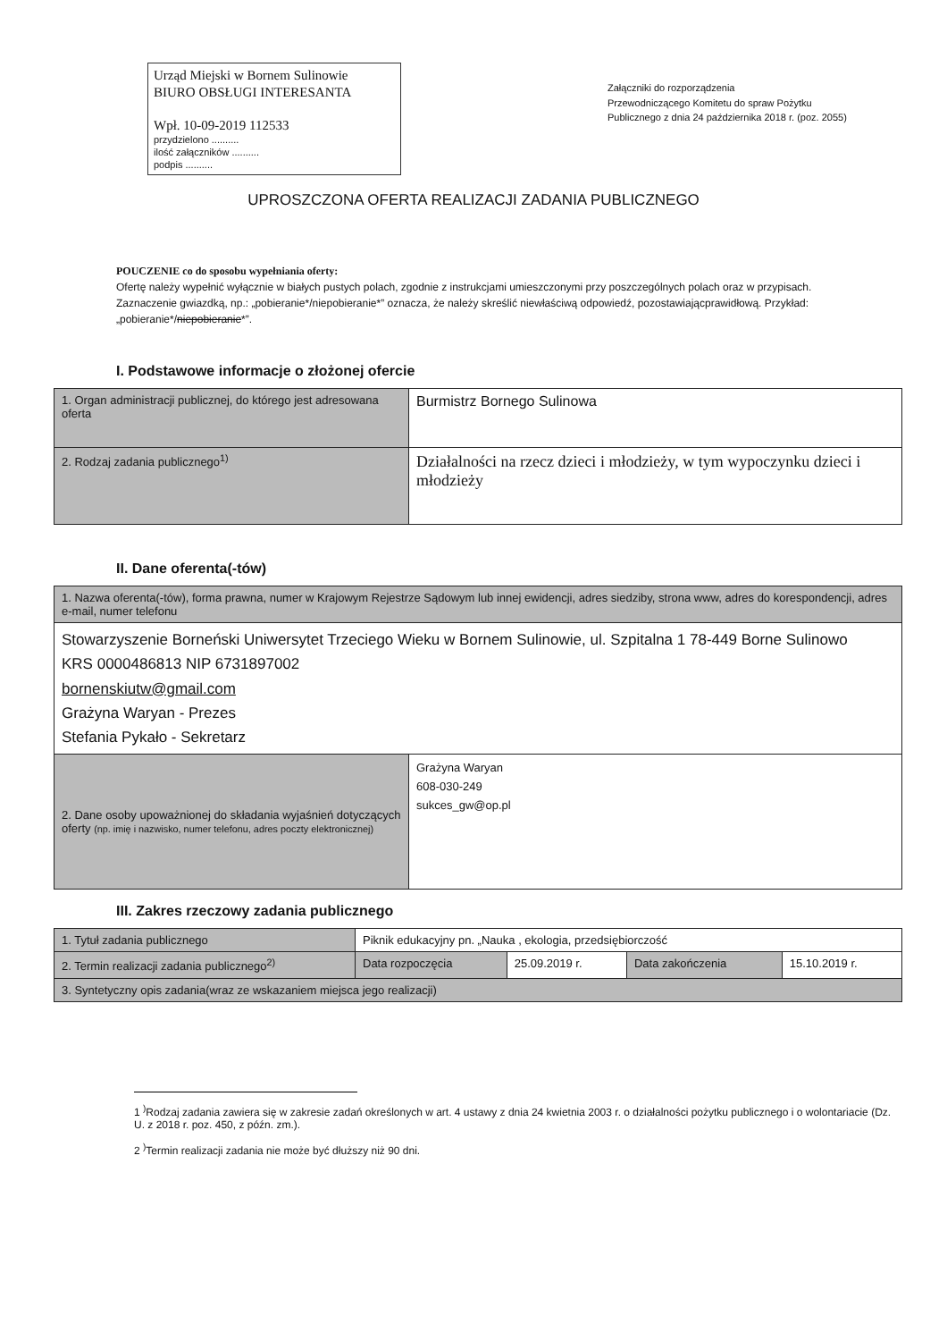Urząd Miejski w Bornem Sulinowie
BIURO OBSŁUGI INTERESANTA
Wpł. 10-09-2019 112533
przydzielono ..........
ilość załączników ..........
podpis ..........
Załączniki do rozporządzenia
Przewodniczącego Komitetu do spraw Pożytku
Publicznego z dnia 24 października 2018 r. (poz. 2055)
UPROSZCZONA OFERTA REALIZACJI ZADANIA PUBLICZNEGO
POUCZENIE co do sposobu wypełniania oferty:
Ofertę należy wypełnić wyłącznie w białych pustych polach, zgodnie z instrukcjami umieszczonymi przy poszczególnych polach oraz w przypisach.
Zaznaczenie gwiazdką, np.: „pobieranie*/niepobieranie*” oznacza, że należy skreślić niewłaściwą odpowiedź, pozostawiającprawidłową. Przykład: „pobieranie*/niepobieranie*”.
I. Podstawowe informacje o złożonej ofercie
| 1. Organ administracji publicznej, do którego jest adresowana oferta | Burmistrz Bornego Sulinowa |
| 2. Rodzaj zadania publicznego<sup>1)</sup> | Działalności na rzecz dzieci i młodzieży, w tym wypoczynku dzieci i młodzieży |
II. Dane oferenta(-tów)
| 1. Nazwa oferenta(-tów), forma prawna, numer w Krajowym Rejestrze Sądowym lub innej ewidencji, adres siedziby, strona www, adres do korespondencji, adres e-mail, numer telefonu | |
| --- | --- |
| Stowarzyszenie Borneński Uniwersytet Trzeciego Wieku w Bornem Sulinowie, ul. Szpitalna 1 78-449 Borne Sulinowo KRS 0000486813 NIP 6731897002 bornenskiutw@gmail.com Grażyna Waryan - Prezes Stefania Pykało - Sekretarz | |
| 2. Dane osoby upoważnionej do składania wyjaśnień dotyczących oferty (np. imię i nazwisko, numer telefonu, adres poczty elektronicznej) | Grażyna Waryan 608-030-249 sukces_gw@op.pl |
III. Zakres rzeczowy zadania publicznego
| 1. Tytuł zadania publicznego | Piknik edukacyjny pn. „Nauka , ekologia, przedsiębiorczość | | | |
| 2. Termin realizacji zadania publicznego<sup>2)</sup> | Data rozpoczęcia | 25.09.2019 r. | Data zakończenia | 15.10.2019 r. |
| 3. Syntetyczny opis zadania(wraz ze wskazaniem miejsca jego realizacji) | | | | |
1 <sup>)</sup>Rodzaj zadania zawiera się w zakresie zadań określonych w art. 4 ustawy z dnia 24 kwietnia 2003 r. o działalności pożytku publicznego i o wolontariacie (Dz. U. z 2018 r. poz. 450, z późn. zm.).
2 <sup>)</sup>Termin realizacji zadania nie może być dłuższy niż 90 dni.